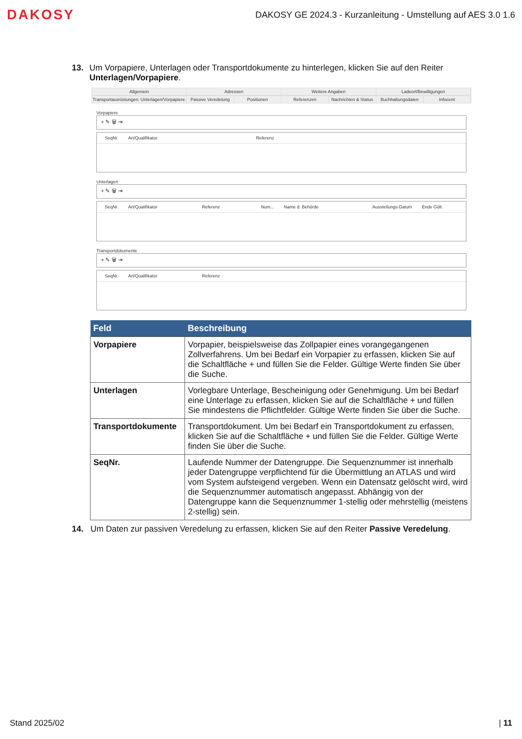DAKOSY
DAKOSY GE 2024.3 - Kurzanleitung - Umstellung auf AES 3.0 1.6
13.
Um Vorpapiere, Unterlagen oder Transportdokumente zu hinterlegen, klicken Sie auf den Reiter Unterlagen/Vorpapiere.
Allgemein Adressen Weitere Angaben Ladeort/Bewilligungen
Transportausrüstungen Unterlagen/Vorpapiere Passive Veredelung Positionen Referenzen Nachrichten & Status Buchhaltungsdaten Infocent
Vorpapiere
+ ✎ 🗑 ⇥
SeqNr. Art/Qualifikator Referenz
Unterlagen
+ ✎ 🗑 ⇥
SeqNr. Art/Qualifikator Referenz Num... Name d. Behörde Ausstellungs-Datum Ende Gült.
Transportdokumente
+ ✎ 🗑 ⇥
SeqNr. Art/Qualifikator Referenz
| Feld | Beschreibung |
| --- | --- |
| Vorpapiere | Vorpapier, beispielsweise das Zollpapier eines vorangegangenen Zollverfahrens. Um bei Bedarf ein Vorpapier zu erfassen, klicken Sie auf die Schaltfläche + und füllen Sie die Felder. Gültige Werte finden Sie über die Suche. |
| Unterlagen | Vorlegbare Unterlage, Bescheinigung oder Genehmigung. Um bei Bedarf eine Unterlage zu erfassen, klicken Sie auf die Schaltfläche + und füllen Sie mindestens die Pflichtfelder. Gültige Werte finden Sie über die Suche. |
| Transportdokumente | Transportdokument. Um bei Bedarf ein Transportdokument zu erfassen, klicken Sie auf die Schaltfläche + und füllen Sie die Felder. Gültige Werte finden Sie über die Suche. |
| SeqNr. | Laufende Nummer der Datengruppe. Die Sequenznummer ist innerhalb jeder Datengruppe verpflichtend für die Übermittlung an ATLAS und wird vom System aufsteigend vergeben. Wenn ein Datensatz gelöscht wird, wird die Sequenznummer automatisch angepasst. Abhängig von der Datengruppe kann die Sequenznummer 1-stellig oder mehrstellig (meistens 2-stellig) sein. |
14.
Um Daten zur passiven Veredelung zu erfassen, klicken Sie auf den Reiter Passive Veredelung.
Stand 2025/02 | 11